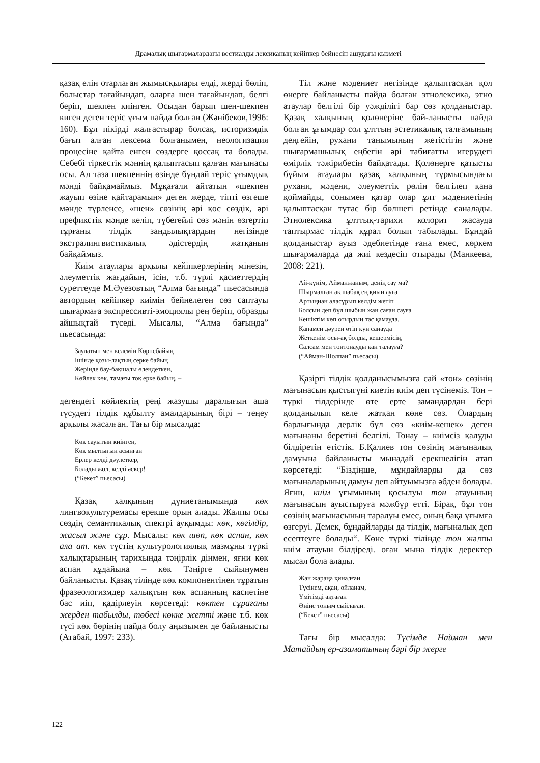Драмалық шығармалардағы вестиалды лексиканың кейіпкер бейнесін ашудағы қызметі
қазақ елін отарлаған жымысқылары елді, жерді бөліп, болыстар тағайындап, оларға шен тағайындап, белгі беріп, шекпен киінген. Осыдан барып шен-шекпен киген деген теріс ұғым пайда болған (Жәнібеков,1996: 160). Бұл пікірді жалғастырар болсақ, историзмдік бағыт алған лексема болғанымен, неологизация процесіне қайта енген сөздерге қоссақ та болады. Себебі тіркестік мәннің қалыптасып қалған мағынасы осы. Ал таза шекпеннің өзінде бұндай теріс ұғымдық мәнді байқамаймыз. Мұқағали айтатын «шекпен жауып өзіне қайтарамын» деген жерде, тіпті өзгеше мәнде түрленсе, «шен» сөзінің әрі қос сөздік, әрі префикстік мәнде келіп, түбегейлі сөз мәнін өзгертіп тұрғаны тілдік заңдылықтардың негізінде экстралингвистикалық әдістердің жатқанын байқаймыз.
Киім атаулары арқылы кейіпкерлерінің мінезін, әлеуметтік жағдайын, ісін, т.б. түрлі қасиеттердің суреттеуде М.Әуезовтың “Алма бағында” пьесасында автордың кейіпкер киімін бейнелеген сөз саптауы шығармаға экспрессивті-эмоциялы рең беріп, образды айшықтай түседі. Мысалы, “Алма бағында” пьесасында:
Заулатып мен келемін Көрпебайың
Ішінде қозы-лақтың серке байың
Жерінде бау-бақшалы өлеңдеткен,
Көйлек көк, тамағы тоқ ерке байың. –
дегендегі көйлектің реңі жазушы даралығын аша түсудегі тілдік құбылту амалдарының бірі – теңеу арқылы жасалған. Тағы бір мысалда:
Көк сауытын киінген,
Көк мылтығын асынған
Ерлер келді дәулеткер,
Болады жол, келді әскер!
(“Бекет” пьесасы)
Қазақ халқының дүниетанымында көк лингвокультуремасы ерекше орын алады. Жалпы осы сөздің семантикалық спектрі ауқымды: көк, көгілдір, жасыл және сұр. Мысалы: көк шөп, көк аспан, көк ала ат. көк түстің культурологиялық мазмұны түркі халықтарының тарихында тәңірлік дінмен, яғни көк аспан құдайына – көк Тәңірге сыйынумен байланысты. Қазақ тілінде көк компонентінен тұратын фразеологизмдер халықтың көк аспанның касиетіне бас иіп, қадірлеуін көрсетеді: көктен сұрағаны жерден табылды, төбесі көкке жетті және т.б. көк түсі көк бөрінің пайда болу аңызымен де байланысты (Атабай, 1997: 233).
Тіл және мәдениет негізінде қалыптасқан қол өнерге байланысты пайда болған этнолексика, этно атаулар белгілі бір уәжділігі бар сөз қолданыстар. Қазақ халқының қолөнеріне бай-ланысты пайда болған ұғымдар сол ұлттың эстетикалық талғамының деңгейін, рухани танымының жетістігін және шығармашылық еңбегін әрі табиғатты игерудегі өмірлік тәжірибесін байқатады. Қолөнерге қатысты бұйым атаулары қазақ халқының тұрмысындағы рухани, мәдени, әлеуметтік рөлін белгілеп қана қоймайды, сонымен қатар олар ұлт мәдениетінің қалыптасқан тұтас бір бөлшегі ретінде саналады. Этнолексика ұлттық-тарихи колорит жасауда таптырмас тілдік құрал болып табылады. Бұндай қолданыстар ауыз әдебиетінде ғана емес, көркем шығармаларда да жиі кездесіп отырады (Манкеева, 2008: 221).
Ай-күнім, Айманжаным, денің сау ма?
Шырмалған ақ шабақ ең қиын ауға
Артыңнан аласұрып келдім жетіп
Болсын деп бұл шыбын жан саған сауға
Кешіктім көп отырдың тас қамауда,
Қапамен дәурен өтіп күн санауда
Жеткенім осы-ақ болды, кешермісің,
Салсам мен тонтонауды қан талауға?
(“Айман-Шолпан” пьесасы)
Қазіргі тілдік қолданысымызға сай «тон» сөзінің мағынасын қыстыгүні киетін киім деп түсінеміз. Тон – түркі тілдерінде өте ерте замандардан бері қолданылып келе жатқан көне сөз. Олардың барлығында дерлік бұл сөз «киім-кешек» деген мағынаны беретіні белгілі. Тонау – киімсіз қалуды білдіретін етістік. Б.Қалиев тон сөзінің мағыналық дамуына байланысты мынадай ерекшелігін атап көрсетеді: “Біздіңше, мұндайларды да сөз мағыналарының дамуы деп айтуымызға әбден болады. Яғни, киім ұғымының қосылуы тон атауының мағынасын ауыстыруға мәжбүр етті. Бірақ, бұл тон сөзінің мағынасының таралуы емес, оның бақа ұғымға өзгеруі. Демек, бұндайларды да тілдік, мағыналық деп есептеуге болады“. Көне түркі тілінде тон жалпы киім атауын білдіреді. оған мына тілдік деректер мысал бола алады.
Жан жараңа қиналған
Түсінем, ақан, ойланам,
Үмітімді ақтаған
Әніңе тоным сыйлаған.
(“Бекет” пьесасы)
Тағы бір мысалда: Түсімде Найман мен Матайдың ер-азаматының бәрі бір жерге
122